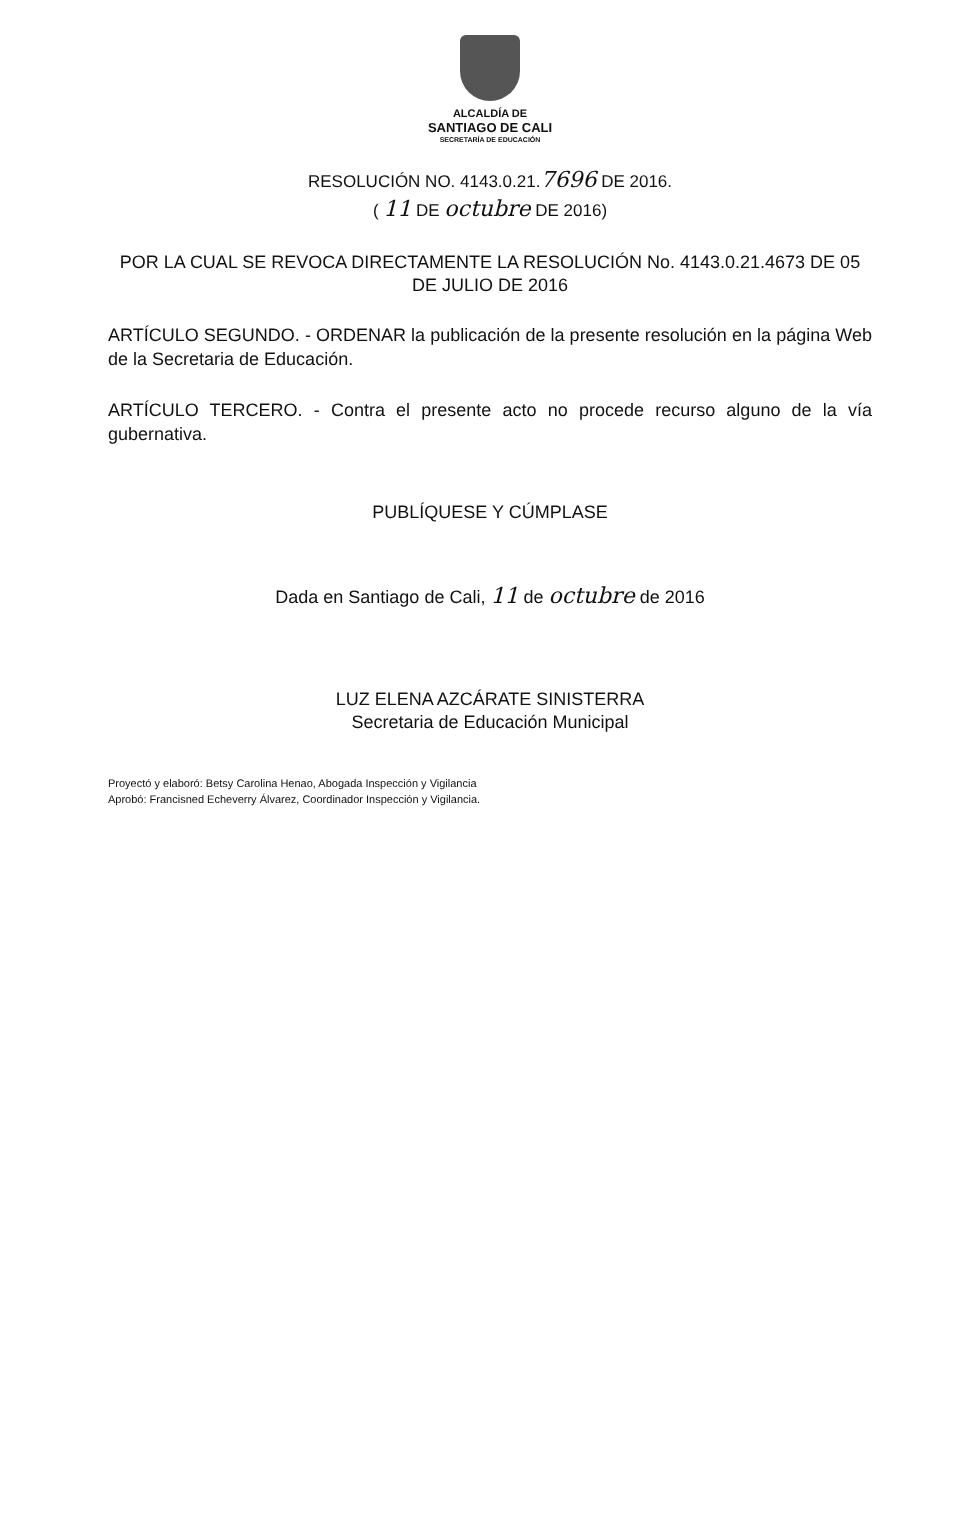ALCALDÍA DE
SANTIAGO DE CALI
SECRETARÍA DE EDUCACIÓN
RESOLUCIÓN NO. 4143.0.21.7696 DE 2016.
( 11 DE octubre DE 2016)
POR LA CUAL SE REVOCA DIRECTAMENTE LA RESOLUCIÓN No. 4143.0.21.4673 DE 05 DE JULIO DE 2016
ARTÍCULO SEGUNDO. - ORDENAR la publicación de la presente resolución en la página Web de la Secretaria de Educación.
ARTÍCULO TERCERO. - Contra el presente acto no procede recurso alguno de la vía gubernativa.
PUBLÍQUESE Y CÚMPLASE
Dada en Santiago de Cali, 11 de octubre de 2016
LUZ ELENA AZCÁRATE SINISTERRA
Secretaria de Educación Municipal
Proyectó y elaboró: Betsy Carolina Henao, Abogada Inspección y Vigilancia
Aprobó: Francisned Echeverry Álvarez, Coordinador Inspección y Vigilancia.